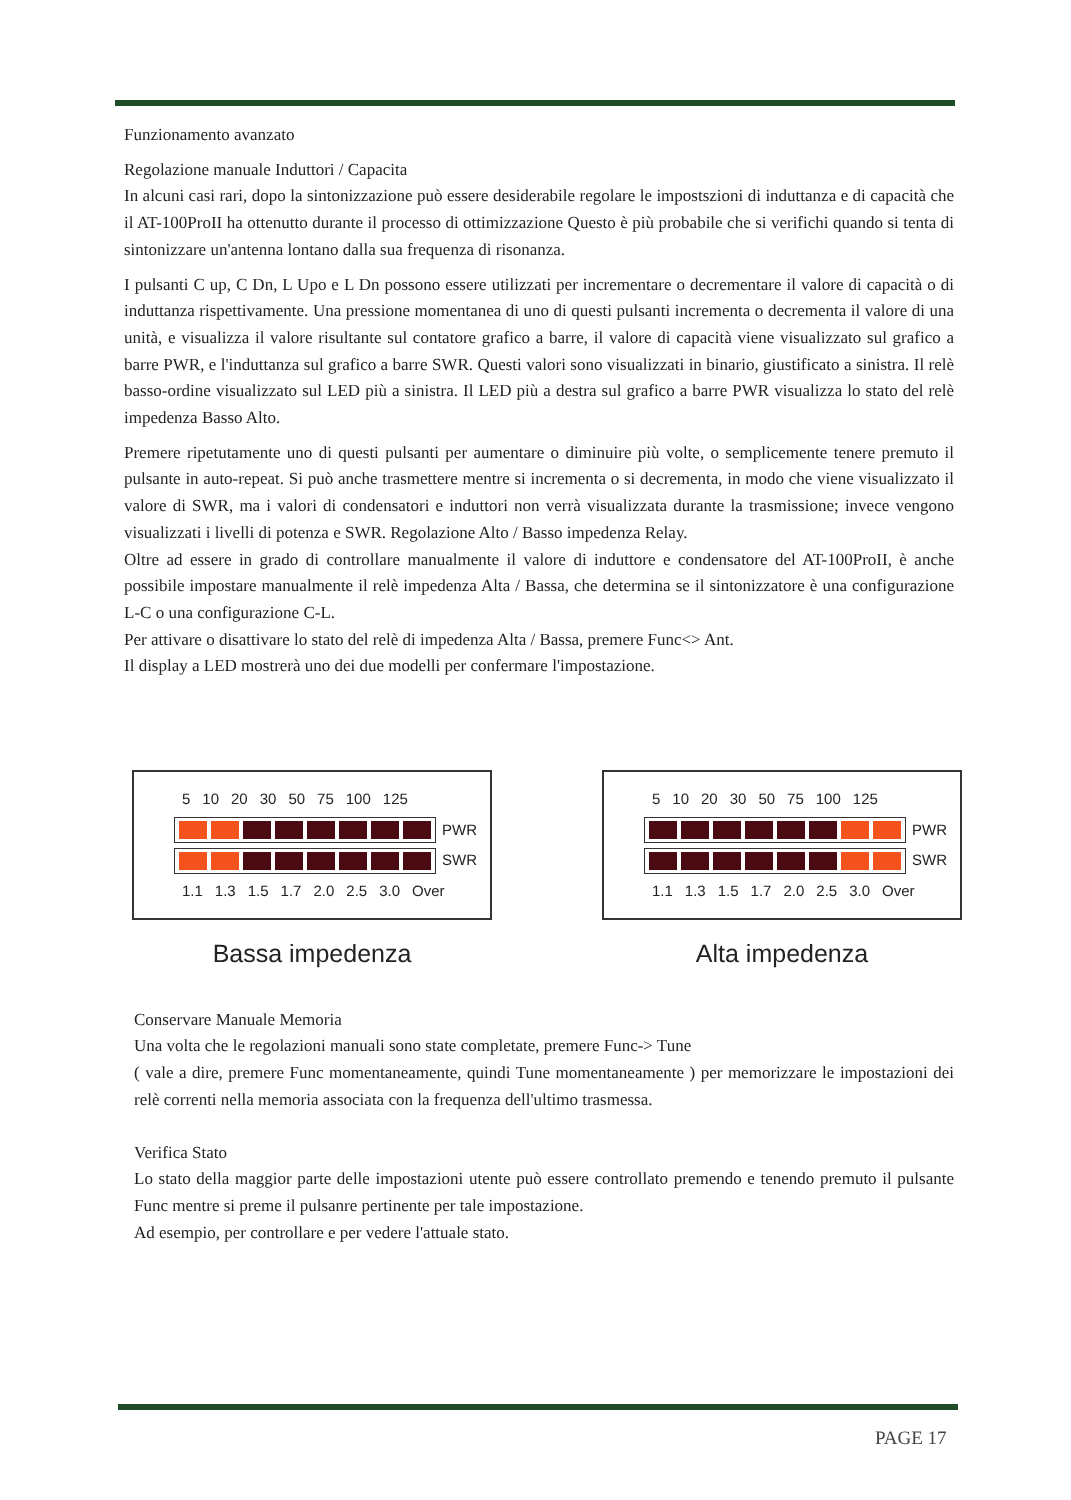Funzionamento avanzato
Regolazione manuale Induttori / Capacita
In alcuni casi rari, dopo la sintonizzazione può essere desiderabile regolare le impostszioni di induttanza e di capacità che il AT-100ProII ha ottenutto durante il processo di ottimizzazione Questo è più probabile che si verifichi quando si tenta di sintonizzare un'antenna lontano dalla sua frequenza di risonanza.
I pulsanti C up, C Dn, L Upo e L Dn possono essere utilizzati per incrementare o decrementare il valore di capacità o di induttanza rispettivamente. Una pressione momentanea di uno di questi pulsanti incrementa o decrementa il valore di una unità, e visualizza il valore risultante sul contatore grafico a barre, il valore di capacità viene visualizzato sul grafico a barre PWR, e l'induttanza sul grafico a barre SWR. Questi valori sono visualizzati in binario, giustificato a sinistra. Il relè basso-ordine visualizzato sul LED più a sinistra. Il LED più a destra sul grafico a barre PWR visualizza lo stato del relè impedenza Basso Alto.
Premere ripetutamente uno di questi pulsanti per aumentare o diminuire più volte, o semplicemente tenere premuto il pulsante in auto-repeat. Si può anche trasmettere mentre si incrementa o si decrementa, in modo che viene visualizzato il valore di SWR, ma i valori di condensatori e induttori non verrà visualizzata durante la trasmissione; invece vengono visualizzati i livelli di potenza e SWR. Regolazione Alto / Basso impedenza Relay.
Oltre ad essere in grado di controllare manualmente il valore di induttore e condensatore del AT-100ProII, è anche possibile impostare manualmente il relè impedenza Alta / Bassa, che determina se il sintonizzatore è una configurazione L-C o una configurazione C-L.
Per attivare o disattivare lo stato del relè di impedenza Alta / Bassa, premere Func<> Ant.
Il display a LED mostrerà uno dei due modelli per confermare l'impostazione.
5 10 20 30 50 75 100 125
PWR
SWR
1.1 1.3 1.5 1.7 2.0 2.5 3.0 Over
Bassa impedenza
5 10 20 30 50 75 100 125
PWR
SWR
1.1 1.3 1.5 1.7 2.0 2.5 3.0 Over
Alta impedenza
Conservare Manuale Memoria
Una volta che le regolazioni manuali sono state completate, premere Func-> Tune
( vale a dire, premere Func momentaneamente, quindi Tune momentaneamente ) per memorizzare le impostazioni dei relè correnti nella memoria associata con la frequenza dell'ultimo trasmessa.
Verifica Stato
Lo stato della maggior parte delle impostazioni utente può essere controllato premendo e tenendo premuto il pulsante Func mentre si preme il pulsanre pertinente per tale impostazione.
Ad esempio, per controllare e per vedere l'attuale stato.
PAGE 17